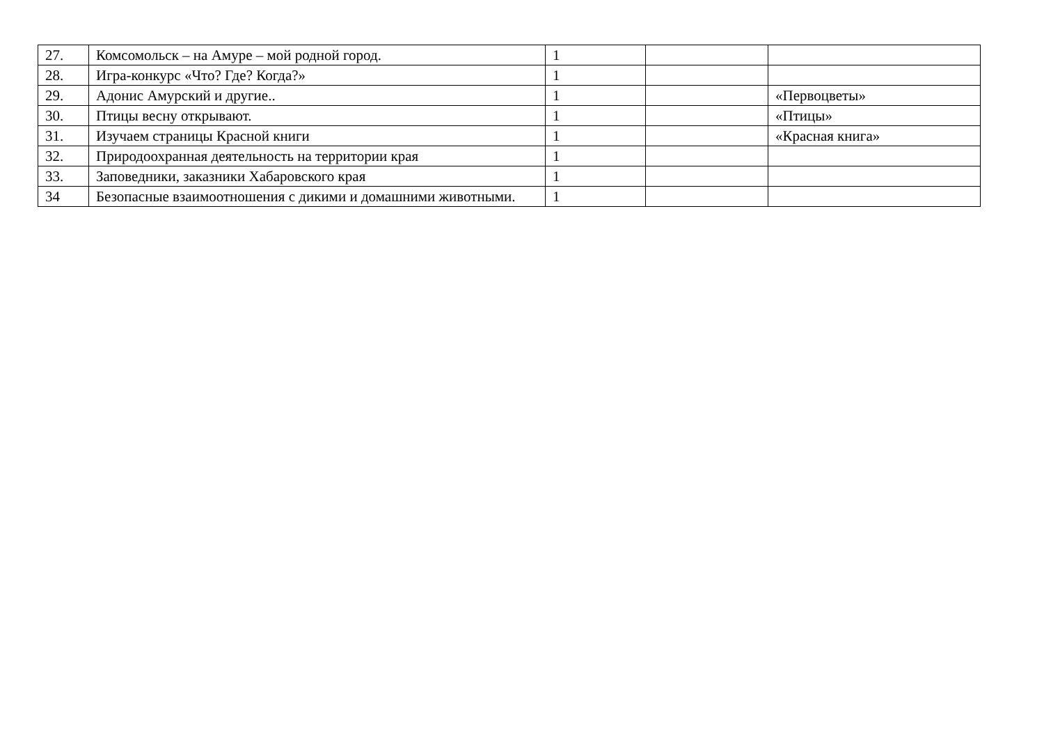| 27. | Комсомольск – на Амуре – мой родной город. | 1 | | |
| 28. | Игра-конкурс «Что? Где? Когда?» | 1 | | |
| 29. | Адонис Амурский и другие.. | 1 | | «Первоцветы» |
| 30. | Птицы весну открывают. | 1 | | «Птицы» |
| 31. | Изучаем страницы Красной книги | 1 | | «Красная книга» |
| 32. | Природоохранная деятельность на территории края | 1 | | |
| 33. | Заповедники, заказники Хабаровского края | 1 | | |
| 34 | Безопасные взаимоотношения с дикими и домашними животными. | 1 | | |